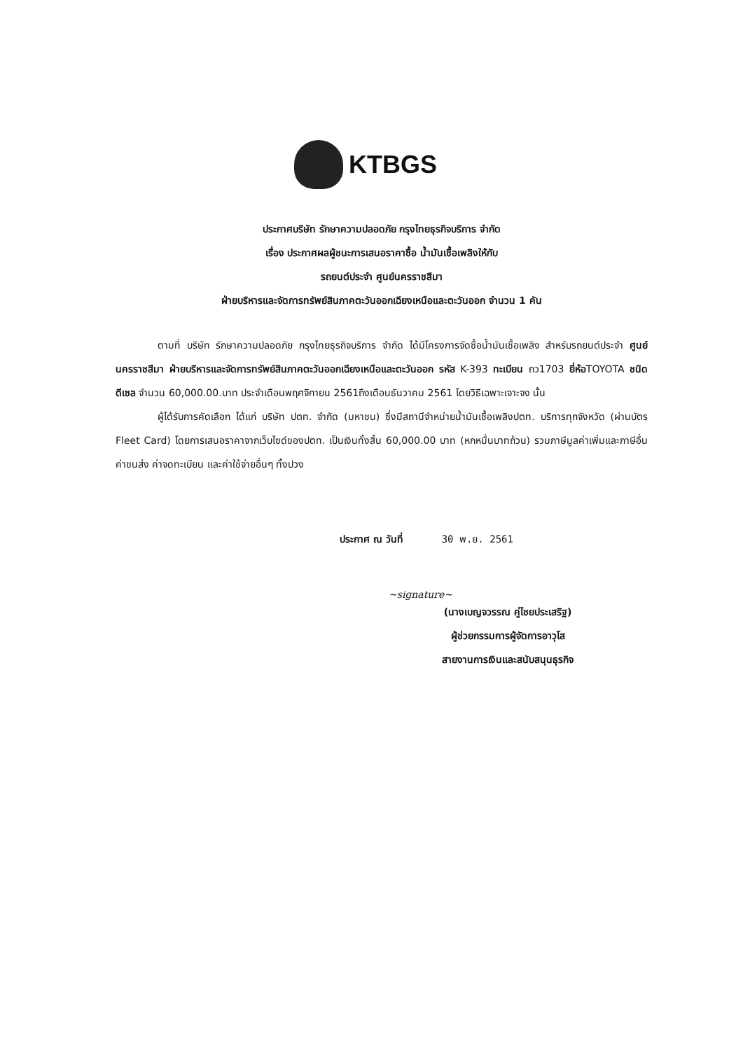KTBGS
ประกาศบริษัท รักษาความปลอดภัย กรุงไทยธุรกิจบริการ จำกัด
เรื่อง ประกาศผลผู้ชนะการเสนอราคาซื้อ น้ำมันเชื้อเพลิงให้กับ
รถยนต์ประจำ ศูนย์นครราชสีมา
ฝ่ายบริหารและจัดการทรัพย์สินภาคตะวันออกเฉียงเหนือและตะวันออก จำนวน 1 คัน
ตามที่ บริษัท รักษาความปลอดภัย กรุงไทยธุรกิจบริการ จำกัด ได้มีโครงการจัดซื้อน้ำมันเชื้อเพลิง สำหรับรถยนต์ประจำ ศูนย์นครราชสีมา ฝ่ายบริหารและจัดการทรัพย์สินภาคตะวันออกเฉียงเหนือและตะวันออก รหัส K-393 ทะเบียน ถว1703 ยี่ห้อTOYOTA ชนิด ดีเซล จำนวน 60,000.00.บาท ประจำเดือนพฤศจิกายน 2561ถึงเดือนธันวาคม 2561 โดยวิธีเฉพาะเจาะจง นั้น
ผู้ได้รับการคัดเลือก ได้แก่ บริษัท ปตท. จำกัด (มหาชน) ซึ่งมีสถานีจำหน่ายน้ำมันเชื้อเพลิงปตท. บริการทุกจังหวัด (ผ่านบัตร Fleet Card) โดยการเสนอราคาจากเว็บไซด์ของปตท. เป็นเงินทั้งสิ้น 60,000.00 บาท (หกหมื่นบาทถ้วน) รวมภาษีมูลค่าเพิ่มและภาษีอื่น ค่าขนส่ง ค่าจดทะเบียน และค่าใช้จ่ายอื่นๆ ทั้งปวง
ประกาศ ณ วันที่ 30 พ.ย. 2561
~signature~
(นางเบญจวรรณ คู่ไชยประเสริฐ)
ผู้ช่วยกรรมการผู้จัดการอาวุโส
สายงานการเงินและสนับสนุนธุรกิจ